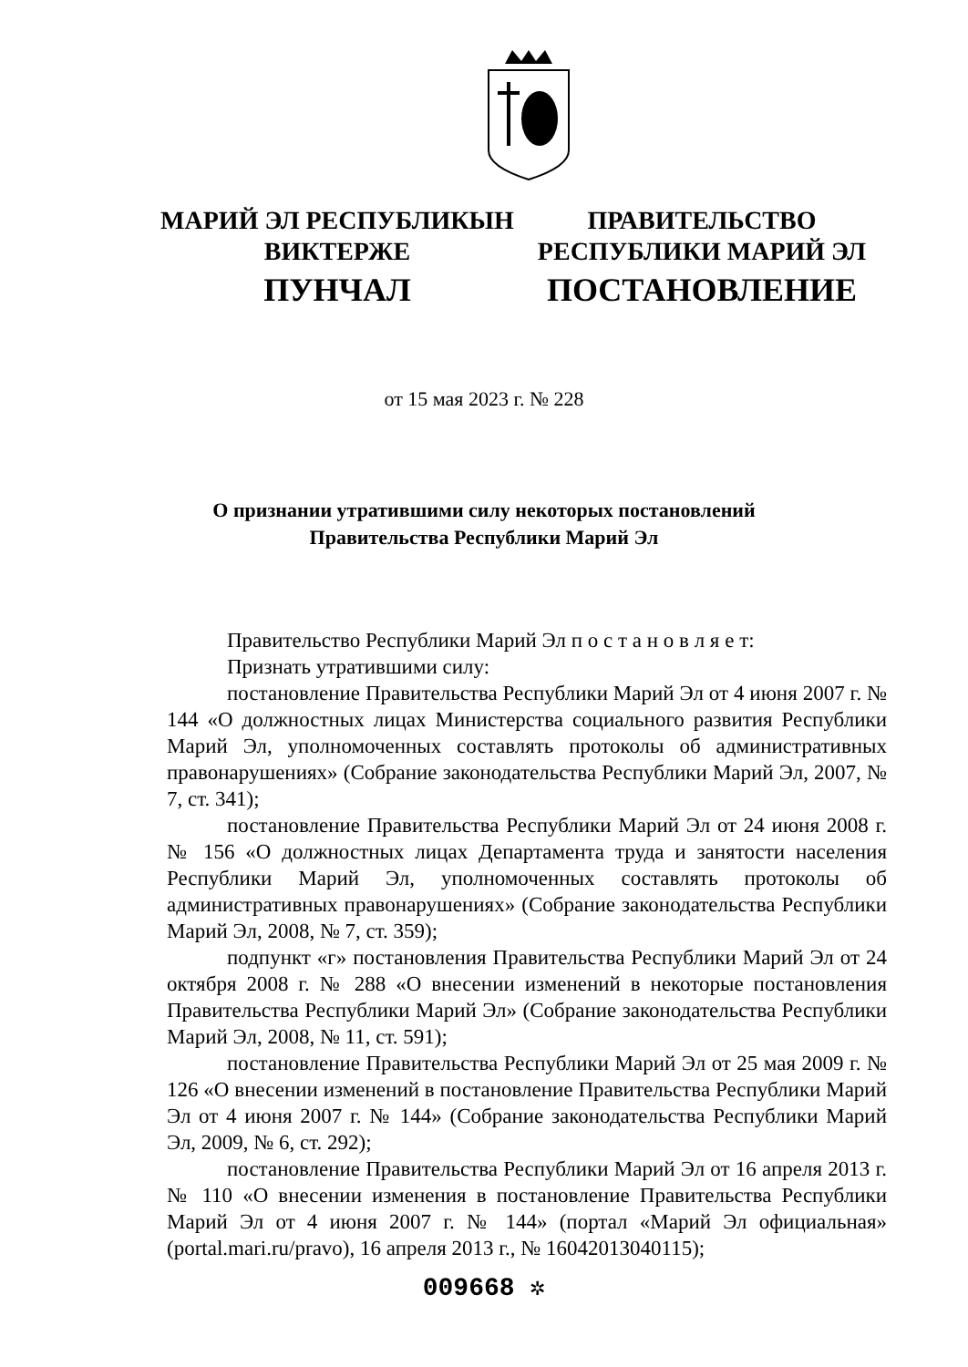МАРИЙ ЭЛ РЕСПУБЛИКЫН
ВИКТЕРЖЕ
ПУНЧАЛ
ПРАВИТЕЛЬСТВО
РЕСПУБЛИКИ МАРИЙ ЭЛ
ПОСТАНОВЛЕНИЕ
от 15 мая 2023 г. № 228
О признании утратившими силу некоторых постановлений
Правительства Республики Марий Эл
Правительство Республики Марий Эл п о с т а н о в л я е т:
Признать утратившими силу:
постановление Правительства Республики Марий Эл от 4 июня 2007 г. № 144 «О должностных лицах Министерства социального развития Республики Марий Эл, уполномоченных составлять протоколы об административных правонарушениях» (Собрание законодательства Республики Марий Эл, 2007, № 7, ст. 341);
постановление Правительства Республики Марий Эл от 24 июня 2008 г. № 156 «О должностных лицах Департамента труда и занятости населения Республики Марий Эл, уполномоченных составлять протоколы об административных правонарушениях» (Собрание законодательства Республики Марий Эл, 2008, № 7, ст. 359);
подпункт «г» постановления Правительства Республики Марий Эл от 24 октября 2008 г. № 288 «О внесении изменений в некоторые постановления Правительства Республики Марий Эл» (Собрание законодательства Республики Марий Эл, 2008, № 11, ст. 591);
постановление Правительства Республики Марий Эл от 25 мая 2009 г. № 126 «О внесении изменений в постановление Правительства Республики Марий Эл от 4 июня 2007 г. № 144» (Собрание законодательства Республики Марий Эл, 2009, № 6, ст. 292);
постановление Правительства Республики Марий Эл от 16 апреля 2013 г. № 110 «О внесении изменения в постановление Правительства Республики Марий Эл от 4 июня 2007 г. № 144» (портал «Марий Эл официальная» (portal.mari.ru/pravo), 16 апреля 2013 г., № 16042013040115);
009668 ✲